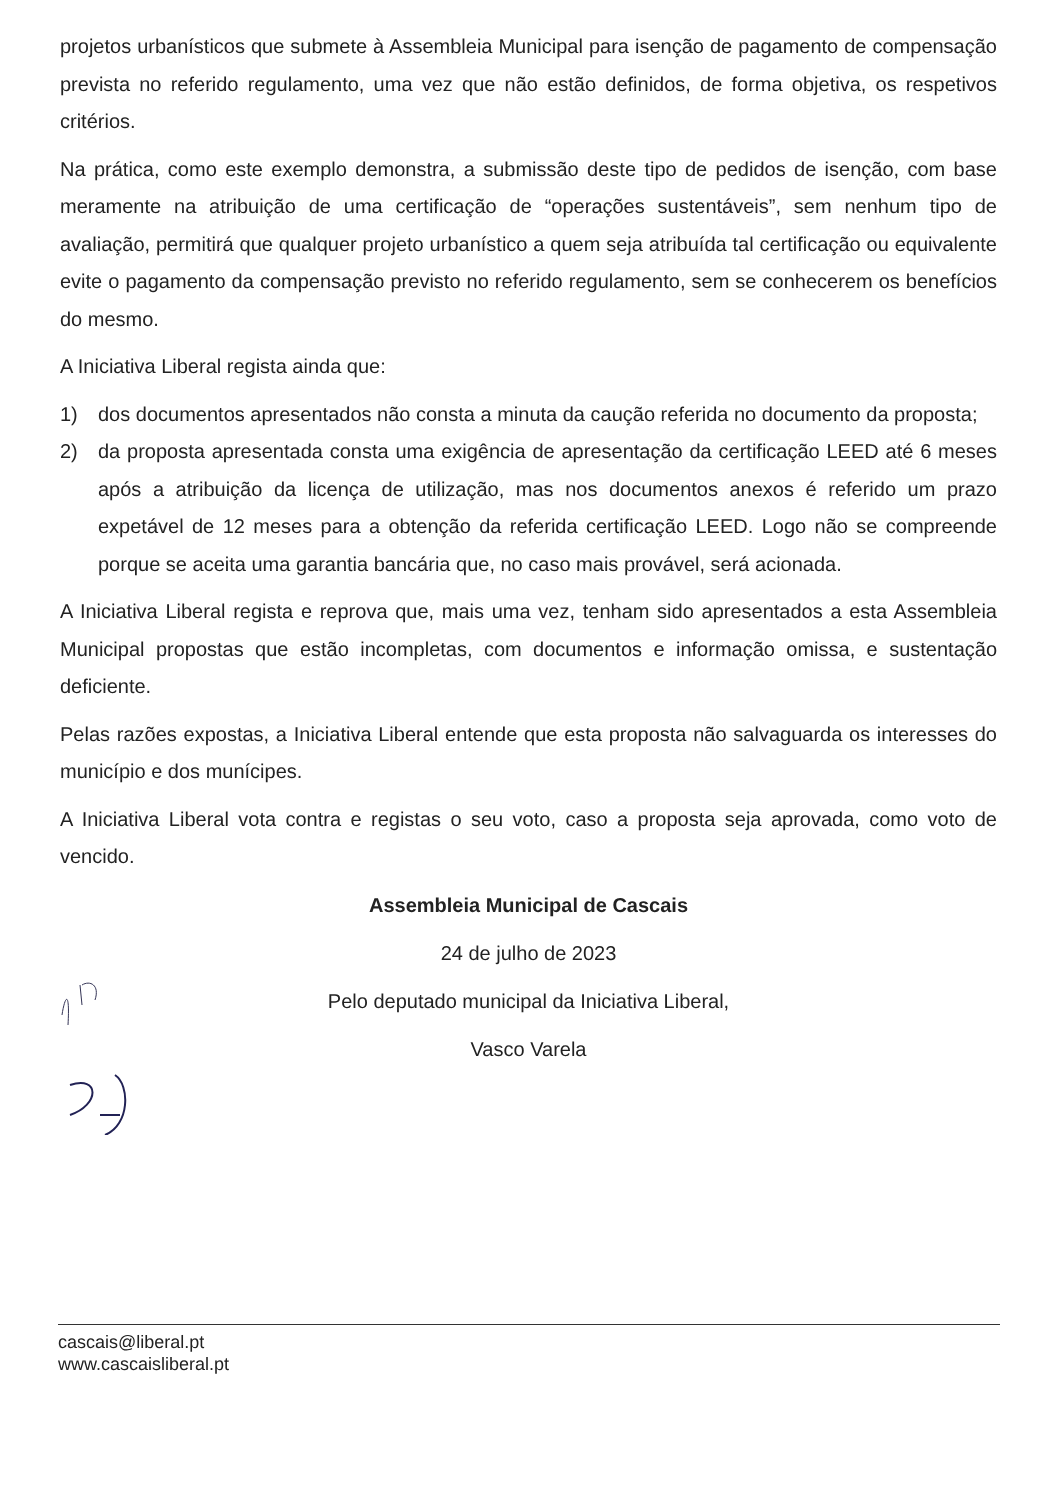projetos urbanísticos que submete à Assembleia Municipal para isenção de pagamento de compensação prevista no referido regulamento, uma vez que não estão definidos, de forma objetiva, os respetivos critérios.
Na prática, como este exemplo demonstra, a submissão deste tipo de pedidos de isenção, com base meramente na atribuição de uma certificação de “operações sustentáveis”, sem nenhum tipo de avaliação, permitirá que qualquer projeto urbanístico a quem seja atribuída tal certificação ou equivalente evite o pagamento da compensação previsto no referido regulamento, sem se conhecerem os benefícios do mesmo.
A Iniciativa Liberal regista ainda que:
1) dos documentos apresentados não consta a minuta da caução referida no documento da proposta;
2) da proposta apresentada consta uma exigência de apresentação da certificação LEED até 6 meses após a atribuição da licença de utilização, mas nos documentos anexos é referido um prazo expetável de 12 meses para a obtenção da referida certificação LEED. Logo não se compreende porque se aceita uma garantia bancária que, no caso mais provável, será acionada.
A Iniciativa Liberal regista e reprova que, mais uma vez, tenham sido apresentados a esta Assembleia Municipal propostas que estão incompletas, com documentos e informação omissa, e sustentação deficiente.
Pelas razões expostas, a Iniciativa Liberal entende que esta proposta não salvaguarda os interesses do município e dos munícipes.
A Iniciativa Liberal vota contra e registas o seu voto, caso a proposta seja aprovada, como voto de vencido.
Assembleia Municipal de Cascais
24 de julho de 2023
Pelo deputado municipal da Iniciativa Liberal,
Vasco Varela
cascais@liberal.pt
www.cascaisliberal.pt